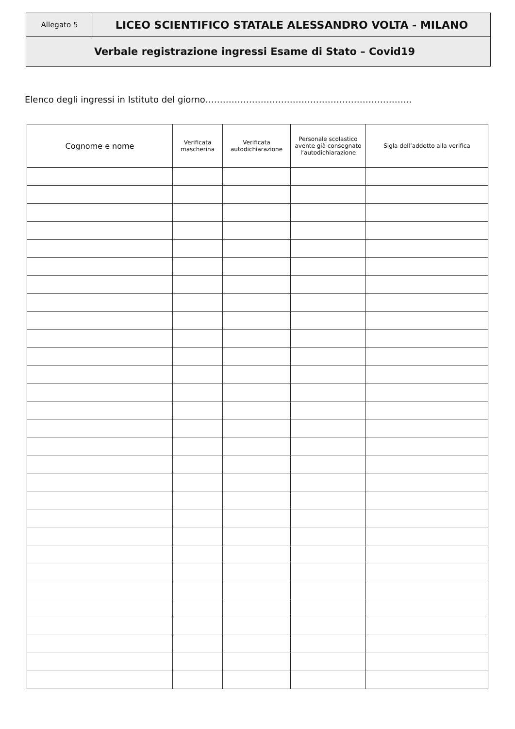| Allegato 5 | LICEO SCIENTIFICO STATALE ALESSANDRO VOLTA - MILANO |
| Verbale registrazione ingressi Esame di Stato – Covid19 | |
Elenco degli ingressi in Istituto del giorno……………………………………………………………..
| Cognome e nome | Verificata mascherina | Verificata autodichiarazione | Personale scolastico avente già consegnato l’autodichiarazione | Sigla dell’addetto alla verifica |
| --- | --- | --- | --- | --- |